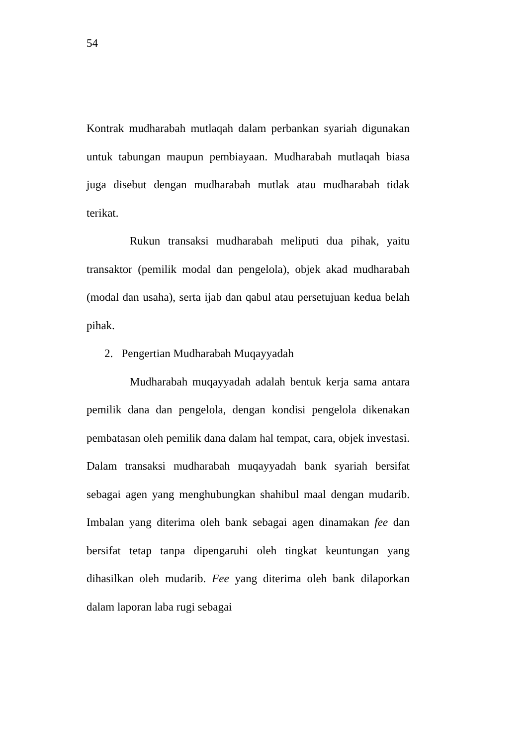54
Kontrak mudharabah mutlaqah dalam perbankan syariah digunakan untuk tabungan maupun pembiayaan. Mudharabah mutlaqah biasa juga disebut dengan mudharabah mutlak atau mudharabah tidak terikat.
Rukun transaksi mudharabah meliputi dua pihak, yaitu transaktor (pemilik modal dan pengelola), objek akad mudharabah (modal dan usaha), serta ijab dan qabul atau persetujuan kedua belah pihak.
2. Pengertian Mudharabah Muqayyadah
Mudharabah muqayyadah adalah bentuk kerja sama antara pemilik dana dan pengelola, dengan kondisi pengelola dikenakan pembatasan oleh pemilik dana dalam hal tempat, cara, objek investasi. Dalam transaksi mudharabah muqayyadah bank syariah bersifat sebagai agen yang menghubungkan shahibul maal dengan mudarib. Imbalan yang diterima oleh bank sebagai agen dinamakan fee dan bersifat tetap tanpa dipengaruhi oleh tingkat keuntungan yang dihasilkan oleh mudarib. Fee yang diterima oleh bank dilaporkan dalam laporan laba rugi sebagai